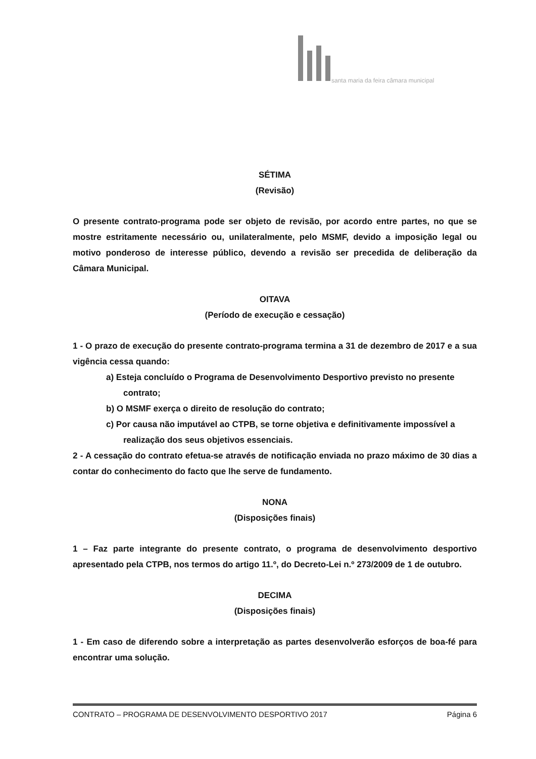santa maria da feira câmara municipal
SÉTIMA
(Revisão)
O presente contrato-programa pode ser objeto de revisão, por acordo entre partes, no que se mostre estritamente necessário ou, unilateralmente, pelo MSMF, devido a imposição legal ou motivo ponderoso de interesse público, devendo a revisão ser precedida de deliberação da Câmara Municipal.
OITAVA
(Período de execução e cessação)
1 - O prazo de execução do presente contrato-programa termina a 31 de dezembro de 2017 e a sua vigência cessa quando:
a) Esteja concluído o Programa de Desenvolvimento Desportivo previsto no presente contrato;
b) O MSMF exerça o direito de resolução do contrato;
c) Por causa não imputável ao CTPB, se torne objetiva e definitivamente impossível a realização dos seus objetivos essenciais.
2 - A cessação do contrato efetua-se através de notificação enviada no prazo máximo de 30 dias a contar do conhecimento do facto que lhe serve de fundamento.
NONA
(Disposições finais)
1 – Faz parte integrante do presente contrato, o programa de desenvolvimento desportivo apresentado pela CTPB, nos termos do artigo 11.º, do Decreto-Lei n.º 273/2009 de 1 de outubro.
DECIMA
(Disposições finais)
1 - Em caso de diferendo sobre a interpretação as partes desenvolverão esforços de boa-fé para encontrar uma solução.
CONTRATO – PROGRAMA DE DESENVOLVIMENTO DESPORTIVO 2017 Página 6